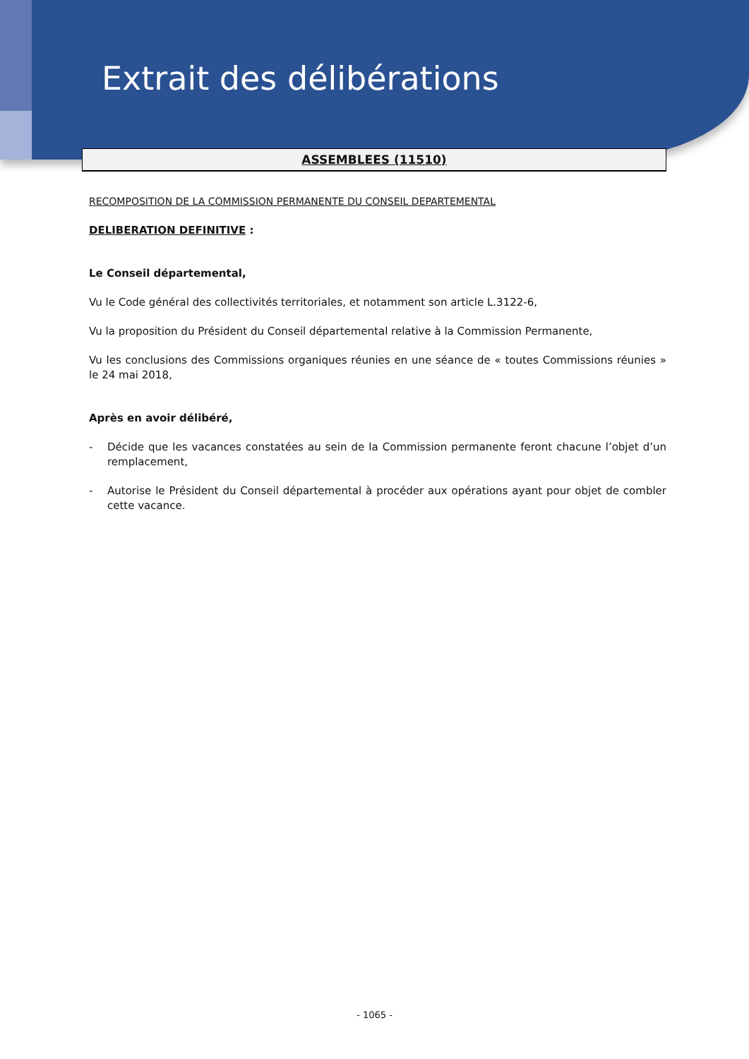Extrait des délibérations
ASSEMBLEES (11510)
RECOMPOSITION DE LA COMMISSION PERMANENTE DU CONSEIL DEPARTEMENTAL
DELIBERATION DEFINITIVE :
Le Conseil départemental,
Vu le Code général des collectivités territoriales, et notamment son article L.3122-6,
Vu la proposition du Président du Conseil départemental relative à la Commission Permanente,
Vu les conclusions des Commissions organiques réunies en une séance de « toutes Commissions réunies » le 24 mai 2018,
Après en avoir délibéré,
- Décide que les vacances constatées au sein de la Commission permanente feront chacune l’objet d’un remplacement,
- Autorise le Président du Conseil départemental à procéder aux opérations ayant pour objet de combler cette vacance.
- 1065 -